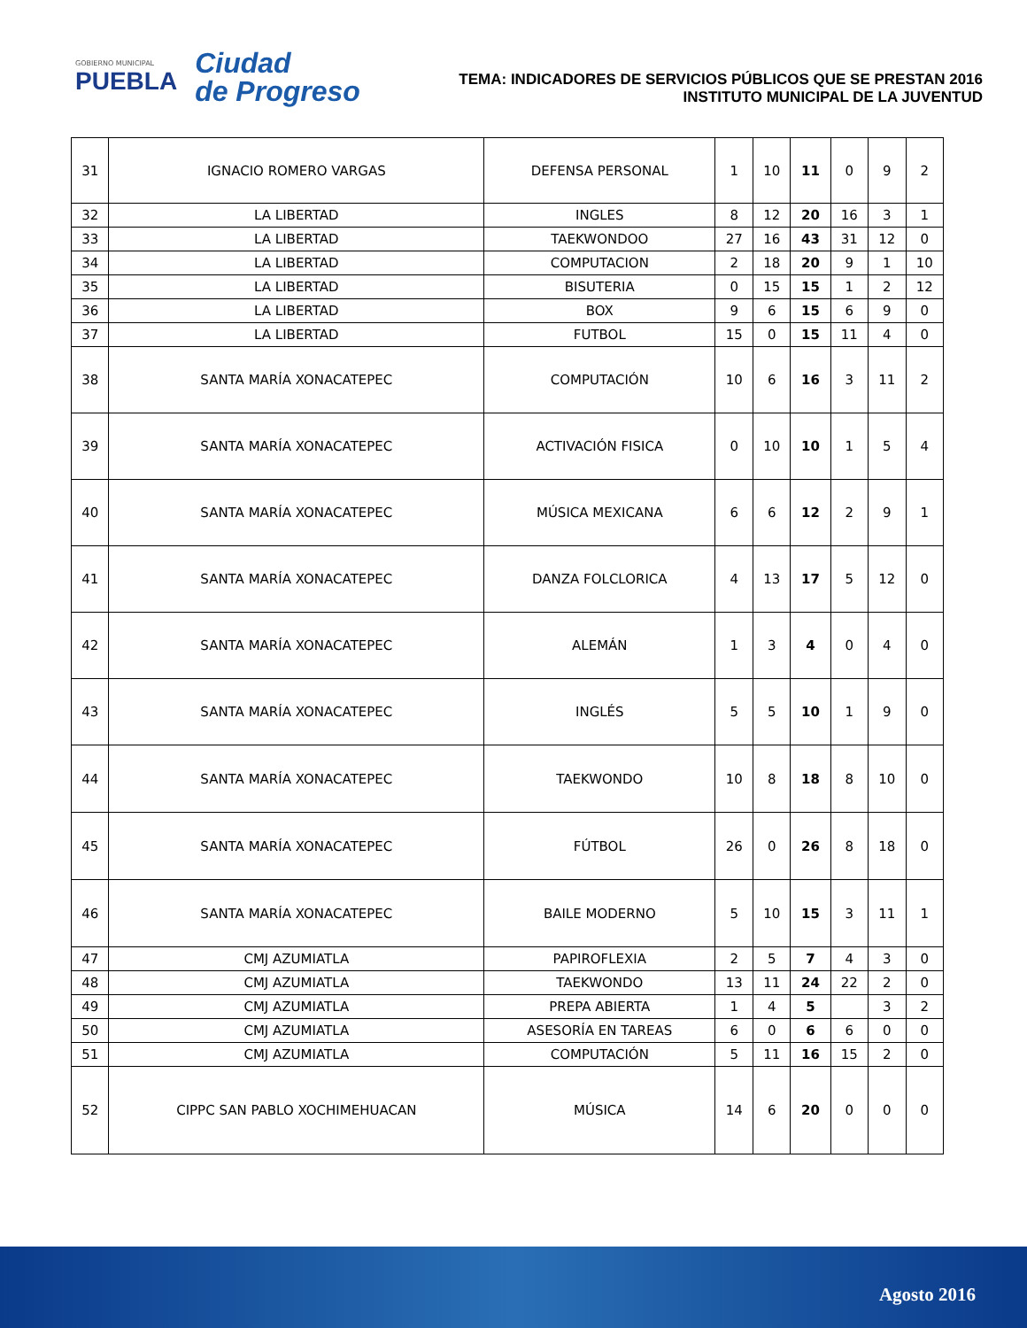GOBIERNO MUNICIPAL
PUEBLA
Ciudad
de Progreso
TEMA: INDICADORES DE SERVICIOS PÚBLICOS QUE SE PRESTAN 2016
INSTITUTO MUNICIPAL DE LA JUVENTUD
| 31 | IGNACIO ROMERO VARGAS | DEFENSA PERSONAL | 1 | 10 | 11 | 0 | 9 | 2 |
| 32 | LA LIBERTAD | INGLES | 8 | 12 | 20 | 16 | 3 | 1 |
| 33 | LA LIBERTAD | TAEKWONDOO | 27 | 16 | 43 | 31 | 12 | 0 |
| 34 | LA LIBERTAD | COMPUTACION | 2 | 18 | 20 | 9 | 1 | 10 |
| 35 | LA LIBERTAD | BISUTERIA | 0 | 15 | 15 | 1 | 2 | 12 |
| 36 | LA LIBERTAD | BOX | 9 | 6 | 15 | 6 | 9 | 0 |
| 37 | LA LIBERTAD | FUTBOL | 15 | 0 | 15 | 11 | 4 | 0 |
| 38 | SANTA MARÍA XONACATEPEC | COMPUTACIÓN | 10 | 6 | 16 | 3 | 11 | 2 |
| 39 | SANTA MARÍA XONACATEPEC | ACTIVACIÓN FISICA | 0 | 10 | 10 | 1 | 5 | 4 |
| 40 | SANTA MARÍA XONACATEPEC | MÚSICA MEXICANA | 6 | 6 | 12 | 2 | 9 | 1 |
| 41 | SANTA MARÍA XONACATEPEC | DANZA FOLCLORICA | 4 | 13 | 17 | 5 | 12 | 0 |
| 42 | SANTA MARÍA XONACATEPEC | ALEMÁN | 1 | 3 | 4 | 0 | 4 | 0 |
| 43 | SANTA MARÍA XONACATEPEC | INGLÉS | 5 | 5 | 10 | 1 | 9 | 0 |
| 44 | SANTA MARÍA XONACATEPEC | TAEKWONDO | 10 | 8 | 18 | 8 | 10 | 0 |
| 45 | SANTA MARÍA XONACATEPEC | FÚTBOL | 26 | 0 | 26 | 8 | 18 | 0 |
| 46 | SANTA MARÍA XONACATEPEC | BAILE MODERNO | 5 | 10 | 15 | 3 | 11 | 1 |
| 47 | CMJ AZUMIATLA | PAPIROFLEXIA | 2 | 5 | 7 | 4 | 3 | 0 |
| 48 | CMJ AZUMIATLA | TAEKWONDO | 13 | 11 | 24 | 22 | 2 | 0 |
| 49 | CMJ AZUMIATLA | PREPA ABIERTA | 1 | 4 | 5 | | 3 | 2 |
| 50 | CMJ AZUMIATLA | ASESORÍA EN TAREAS | 6 | 0 | 6 | 6 | 0 | 0 |
| 51 | CMJ AZUMIATLA | COMPUTACIÓN | 5 | 11 | 16 | 15 | 2 | 0 |
| 52 | CIPPC SAN PABLO XOCHIMEHUACAN | MÚSICA | 14 | 6 | 20 | 0 | 0 | 0 |
Agosto 2016